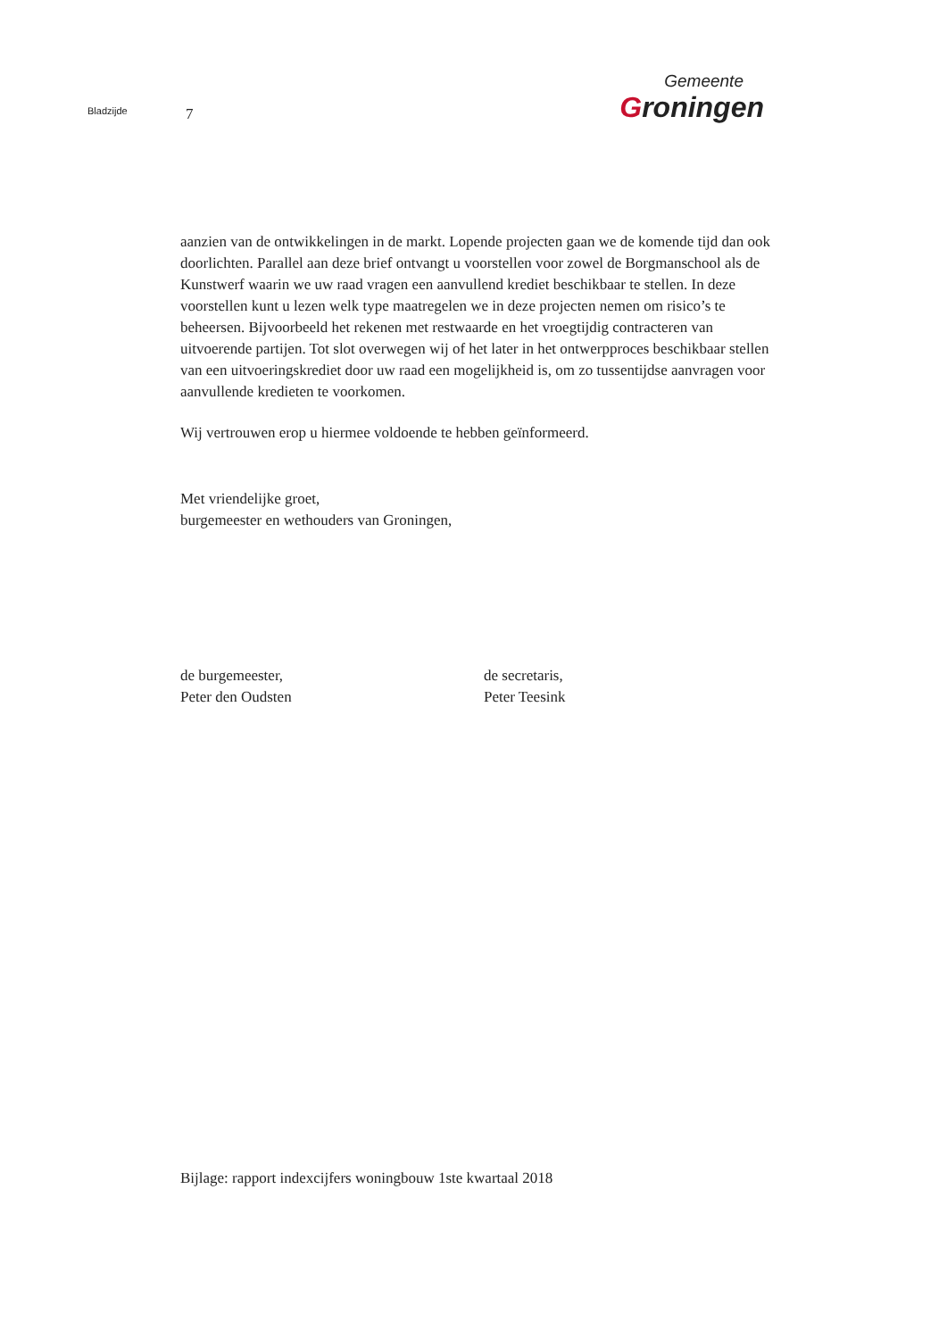Bladzijde
7
Gemeente
Groningen
aanzien van de ontwikkelingen in de markt. Lopende projecten gaan we de komende tijd dan ook doorlichten. Parallel aan deze brief ontvangt u voorstellen voor zowel de Borgmanschool als de Kunstwerf waarin we uw raad vragen een aanvullend krediet beschikbaar te stellen. In deze voorstellen kunt u lezen welk type maatregelen we in deze projecten nemen om risico’s te beheersen. Bijvoorbeeld het rekenen met restwaarde en het vroegtijdig contracteren van uitvoerende partijen. Tot slot overwegen wij of het later in het ontwerpproces beschikbaar stellen van een uitvoeringskrediet door uw raad een mogelijkheid is, om zo tussentijdse aanvragen voor aanvullende kredieten te voorkomen.
Wij vertrouwen erop u hiermee voldoende te hebben geïnformeerd.
Met vriendelijke groet,
burgemeester en wethouders van Groningen,
de burgemeester,
Peter den Oudsten
de secretaris,
Peter Teesink
Bijlage: rapport indexcijfers woningbouw 1ste kwartaal 2018